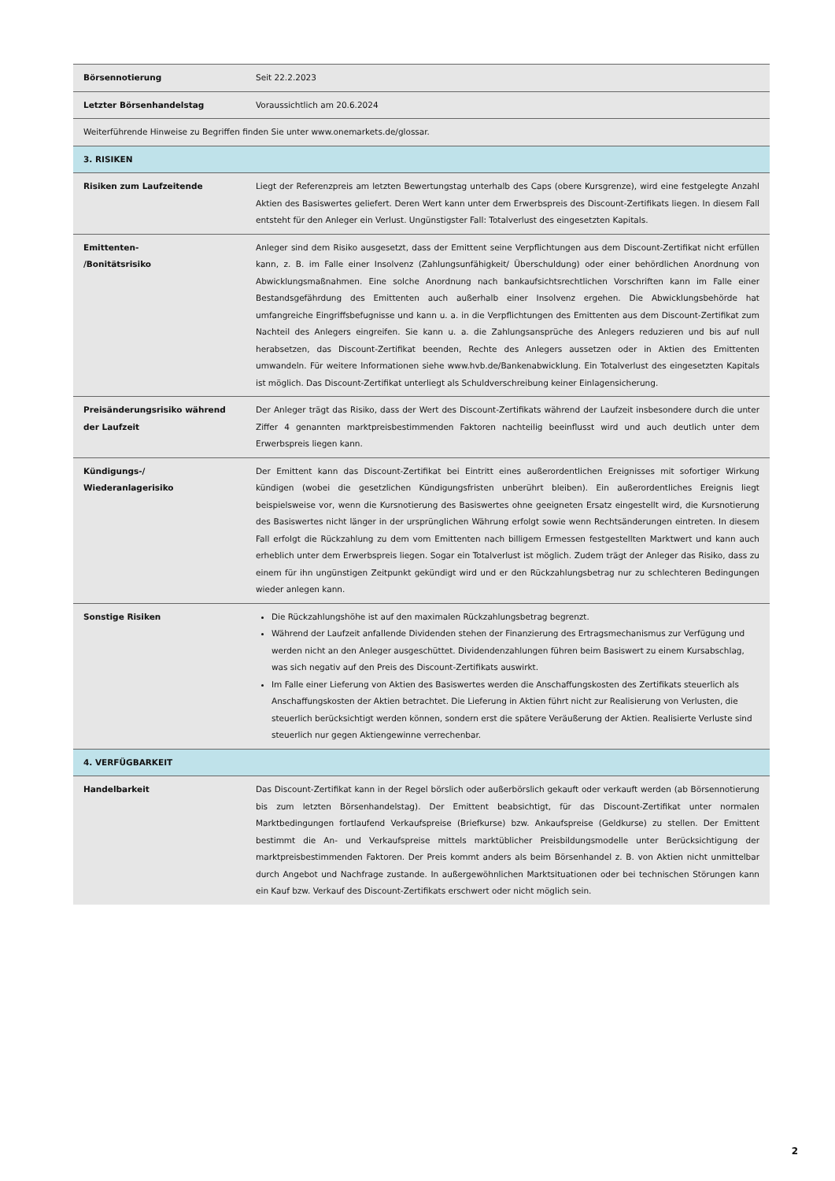| Börsennotierung | Seit 22.2.2023 |
| Letzter Börsenhandelstag | Voraussichtlich am 20.6.2024 |
| Weiterführende Hinweise zu Begriffen finden Sie unter www.onemarkets.de/glossar. | |
| 3. RISIKEN | |
| Risiken zum Laufzeitende | Liegt der Referenzpreis am letzten Bewertungstag unterhalb des Caps (obere Kursgrenze), wird eine festgelegte Anzahl Aktien des Basiswertes geliefert. Deren Wert kann unter dem Erwerbspreis des Discount-Zertifikats liegen. In diesem Fall entsteht für den Anleger ein Verlust. Ungünstigster Fall: Totalverlust des eingesetzten Kapitals. |
| Emittenten- /Bonitätsrisiko | Anleger sind dem Risiko ausgesetzt, dass der Emittent seine Verpflichtungen aus dem Discount-Zertifikat nicht erfüllen kann, z. B. im Falle einer Insolvenz (Zahlungsunfähigkeit/ Überschuldung) oder einer behördlichen Anordnung von Abwicklungsmaßnahmen. Eine solche Anordnung nach bankaufsichtsrechtlichen Vorschriften kann im Falle einer Bestandsgefährdung des Emittenten auch außerhalb einer Insolvenz ergehen. Die Abwicklungsbehörde hat umfangreiche Eingriffsbefugnisse und kann u. a. in die Verpflichtungen des Emittenten aus dem Discount-Zertifikat zum Nachteil des Anlegers eingreifen. Sie kann u. a. die Zahlungsansprüche des Anlegers reduzieren und bis auf null herabsetzen, das Discount-Zertifikat beenden, Rechte des Anlegers aussetzen oder in Aktien des Emittenten umwandeln. Für weitere Informationen siehe www.hvb.de/Bankenabwicklung. Ein Totalverlust des eingesetzten Kapitals ist möglich. Das Discount-Zertifikat unterliegt als Schuldverschreibung keiner Einlagensicherung. |
| Preisänderungsrisiko während der Laufzeit | Der Anleger trägt das Risiko, dass der Wert des Discount-Zertifikats während der Laufzeit insbesondere durch die unter Ziffer 4 genannten marktpreisbestimmenden Faktoren nachteilig beeinflusst wird und auch deutlich unter dem Erwerbspreis liegen kann. |
| Kündigungs-/ Wiederanlagerisiko | Der Emittent kann das Discount-Zertifikat bei Eintritt eines außerordentlichen Ereignisses mit sofortiger Wirkung kündigen (wobei die gesetzlichen Kündigungsfristen unberührt bleiben). Ein außerordentliches Ereignis liegt beispielsweise vor, wenn die Kursnotierung des Basiswertes ohne geeigneten Ersatz eingestellt wird, die Kursnotierung des Basiswertes nicht länger in der ursprünglichen Währung erfolgt sowie wenn Rechtsänderungen eintreten. In diesem Fall erfolgt die Rückzahlung zu dem vom Emittenten nach billigem Ermessen festgestellten Marktwert und kann auch erheblich unter dem Erwerbspreis liegen. Sogar ein Totalverlust ist möglich. Zudem trägt der Anleger das Risiko, dass zu einem für ihn ungünstigen Zeitpunkt gekündigt wird und er den Rückzahlungsbetrag nur zu schlechteren Bedingungen wieder anlegen kann. |
| Sonstige Risiken | Die Rückzahlungshöhe ist auf den maximalen Rückzahlungsbetrag begrenzt. Während der Laufzeit anfallende Dividenden stehen der Finanzierung des Ertragsmechanismus zur Verfügung und werden nicht an den Anleger ausgeschüttet. Dividendenzahlungen führen beim Basiswert zu einem Kursabschlag, was sich negativ auf den Preis des Discount-Zertifikats auswirkt. Im Falle einer Lieferung von Aktien des Basiswertes werden die Anschaffungskosten des Zertifikats steuerlich als Anschaffungskosten der Aktien betrachtet. Die Lieferung in Aktien führt nicht zur Realisierung von Verlusten, die steuerlich berücksichtigt werden können, sondern erst die spätere Veräußerung der Aktien. Realisierte Verluste sind steuerlich nur gegen Aktiengewinne verrechenbar. |
| 4. VERFÜGBARKEIT | |
| Handelbarkeit | Das Discount-Zertifikat kann in der Regel börslich oder außerbörslich gekauft oder verkauft werden (ab Börsennotierung bis zum letzten Börsenhandelstag). Der Emittent beabsichtigt, für das Discount-Zertifikat unter normalen Marktbedingungen fortlaufend Verkaufspreise (Briefkurse) bzw. Ankaufspreise (Geldkurse) zu stellen. Der Emittent bestimmt die An- und Verkaufspreise mittels marktüblicher Preisbildungsmodelle unter Berücksichtigung der marktpreisbestimmenden Faktoren. Der Preis kommt anders als beim Börsenhandel z. B. von Aktien nicht unmittelbar durch Angebot und Nachfrage zustande. In außergewöhnlichen Marktsituationen oder bei technischen Störungen kann ein Kauf bzw. Verkauf des Discount-Zertifikats erschwert oder nicht möglich sein. |
2